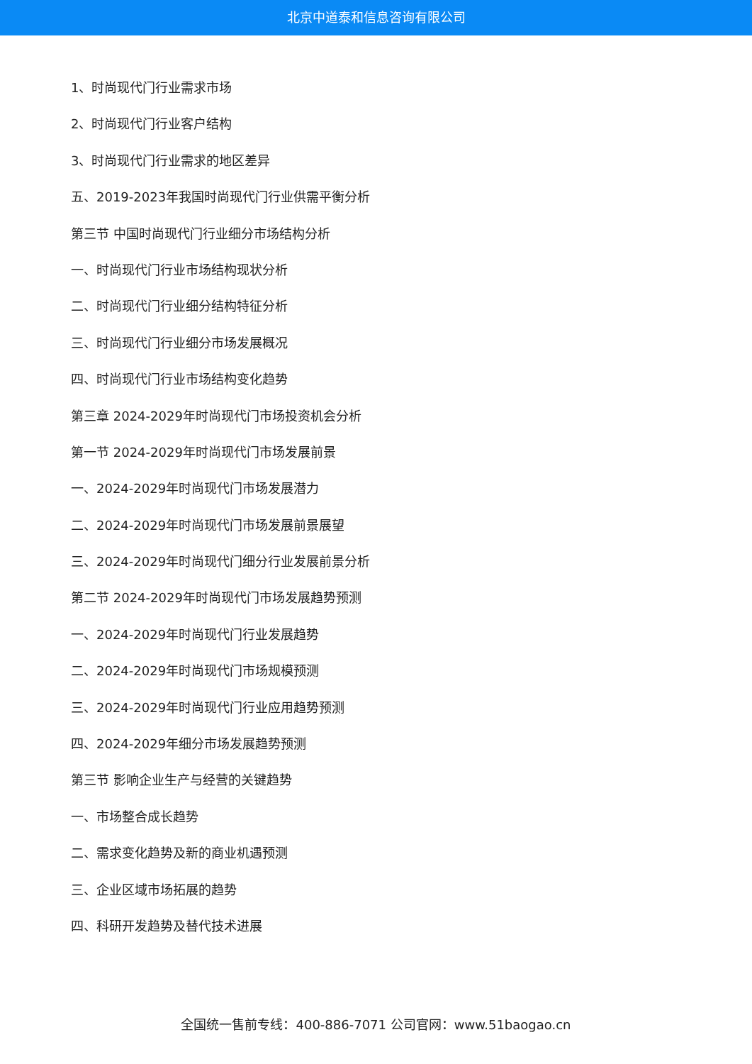北京中道泰和信息咨询有限公司
1、时尚现代门行业需求市场
2、时尚现代门行业客户结构
3、时尚现代门行业需求的地区差异
五、2019-2023年我国时尚现代门行业供需平衡分析
第三节 中国时尚现代门行业细分市场结构分析
一、时尚现代门行业市场结构现状分析
二、时尚现代门行业细分结构特征分析
三、时尚现代门行业细分市场发展概况
四、时尚现代门行业市场结构变化趋势
第三章 2024-2029年时尚现代门市场投资机会分析
第一节 2024-2029年时尚现代门市场发展前景
一、2024-2029年时尚现代门市场发展潜力
二、2024-2029年时尚现代门市场发展前景展望
三、2024-2029年时尚现代门细分行业发展前景分析
第二节 2024-2029年时尚现代门市场发展趋势预测
一、2024-2029年时尚现代门行业发展趋势
二、2024-2029年时尚现代门市场规模预测
三、2024-2029年时尚现代门行业应用趋势预测
四、2024-2029年细分市场发展趋势预测
第三节 影响企业生产与经营的关键趋势
一、市场整合成长趋势
二、需求变化趋势及新的商业机遇预测
三、企业区域市场拓展的趋势
四、科研开发趋势及替代技术进展
全国统一售前专线：400-886-7071 公司官网：www.51baogao.cn